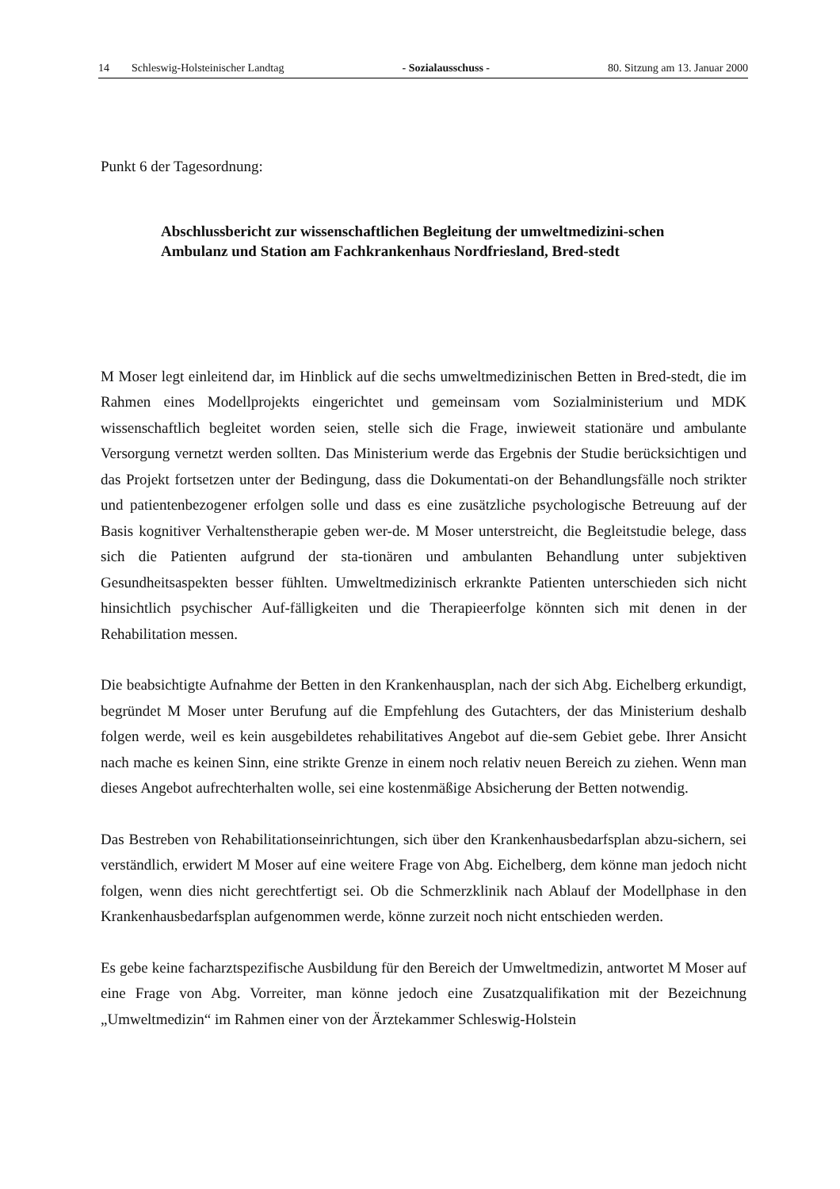14 Schleswig-Holsteinischer Landtag - Sozialausschuss - 80. Sitzung am 13. Januar 2000
Punkt 6 der Tagesordnung:
Abschlussbericht zur wissenschaftlichen Begleitung der umweltmedizini-schen Ambulanz und Station am Fachkrankenhaus Nordfriesland, Bred-stedt
M Moser legt einleitend dar, im Hinblick auf die sechs umweltmedizinischen Betten in Bred-stedt, die im Rahmen eines Modellprojekts eingerichtet und gemeinsam vom Sozialministerium und MDK wissenschaftlich begleitet worden seien, stelle sich die Frage, inwieweit stationäre und ambulante Versorgung vernetzt werden sollten. Das Ministerium werde das Ergebnis der Studie berücksichtigen und das Projekt fortsetzen unter der Bedingung, dass die Dokumentati-on der Behandlungsfälle noch strikter und patientenbezogener erfolgen solle und dass es eine zusätzliche psychologische Betreuung auf der Basis kognitiver Verhaltenstherapie geben wer-de. M Moser unterstreicht, die Begleitstudie belege, dass sich die Patienten aufgrund der sta-tionären und ambulanten Behandlung unter subjektiven Gesundheitsaspekten besser fühlten. Umweltmedizinisch erkrankte Patienten unterschieden sich nicht hinsichtlich psychischer Auf-fälligkeiten und die Therapieerfolge könnten sich mit denen in der Rehabilitation messen.
Die beabsichtigte Aufnahme der Betten in den Krankenhausplan, nach der sich Abg. Eichelberg erkundigt, begründet M Moser unter Berufung auf die Empfehlung des Gutachters, der das Ministerium deshalb folgen werde, weil es kein ausgebildetes rehabilitatives Angebot auf die-sem Gebiet gebe. Ihrer Ansicht nach mache es keinen Sinn, eine strikte Grenze in einem noch relativ neuen Bereich zu ziehen. Wenn man dieses Angebot aufrechterhalten wolle, sei eine kostenmäßige Absicherung der Betten notwendig.
Das Bestreben von Rehabilitationseinrichtungen, sich über den Krankenhausbedarfsplan abzu-sichern, sei verständlich, erwidert M Moser auf eine weitere Frage von Abg. Eichelberg, dem könne man jedoch nicht folgen, wenn dies nicht gerechtfertigt sei. Ob die Schmerzklinik nach Ablauf der Modellphase in den Krankenhausbedarfsplan aufgenommen werde, könne zurzeit noch nicht entschieden werden.
Es gebe keine facharztspezifische Ausbildung für den Bereich der Umweltmedizin, antwortet M Moser auf eine Frage von Abg. Vorreiter, man könne jedoch eine Zusatzqualifikation mit der Bezeichnung „Umweltmedizin“ im Rahmen einer von der Ärztekammer Schleswig-Holstein